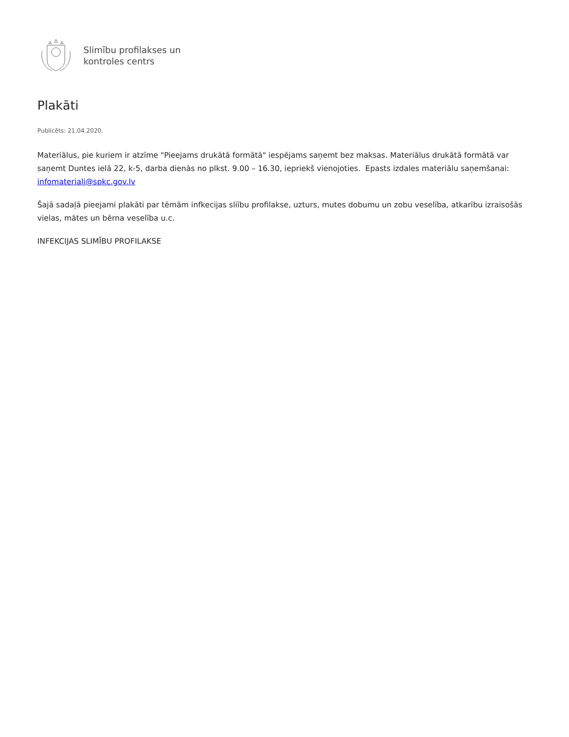Slimību profilakses un
kontroles centrs
Plakāti
Publicēts: 21.04.2020.
Materiālus, pie kuriem ir atzīme "Pieejams drukātā formātā" iespējams saņemt bez maksas. Materiālus drukātā formātā var saņemt Duntes ielā 22, k-5, darba dienās no plkst. 9.00 – 16.30, iepriekš vienojoties. Epasts izdales materiālu saņemšanai: infomateriali@spkc.gov.lv
Šajā sadaļā pieejami plakāti par tēmām infkecijas sliību profilakse, uzturs, mutes dobumu un zobu veselība, atkarību izraisošās vielas, mātes un bērna veselība u.c.
INFEKCIJAS SLIMĪBU PROFILAKSE